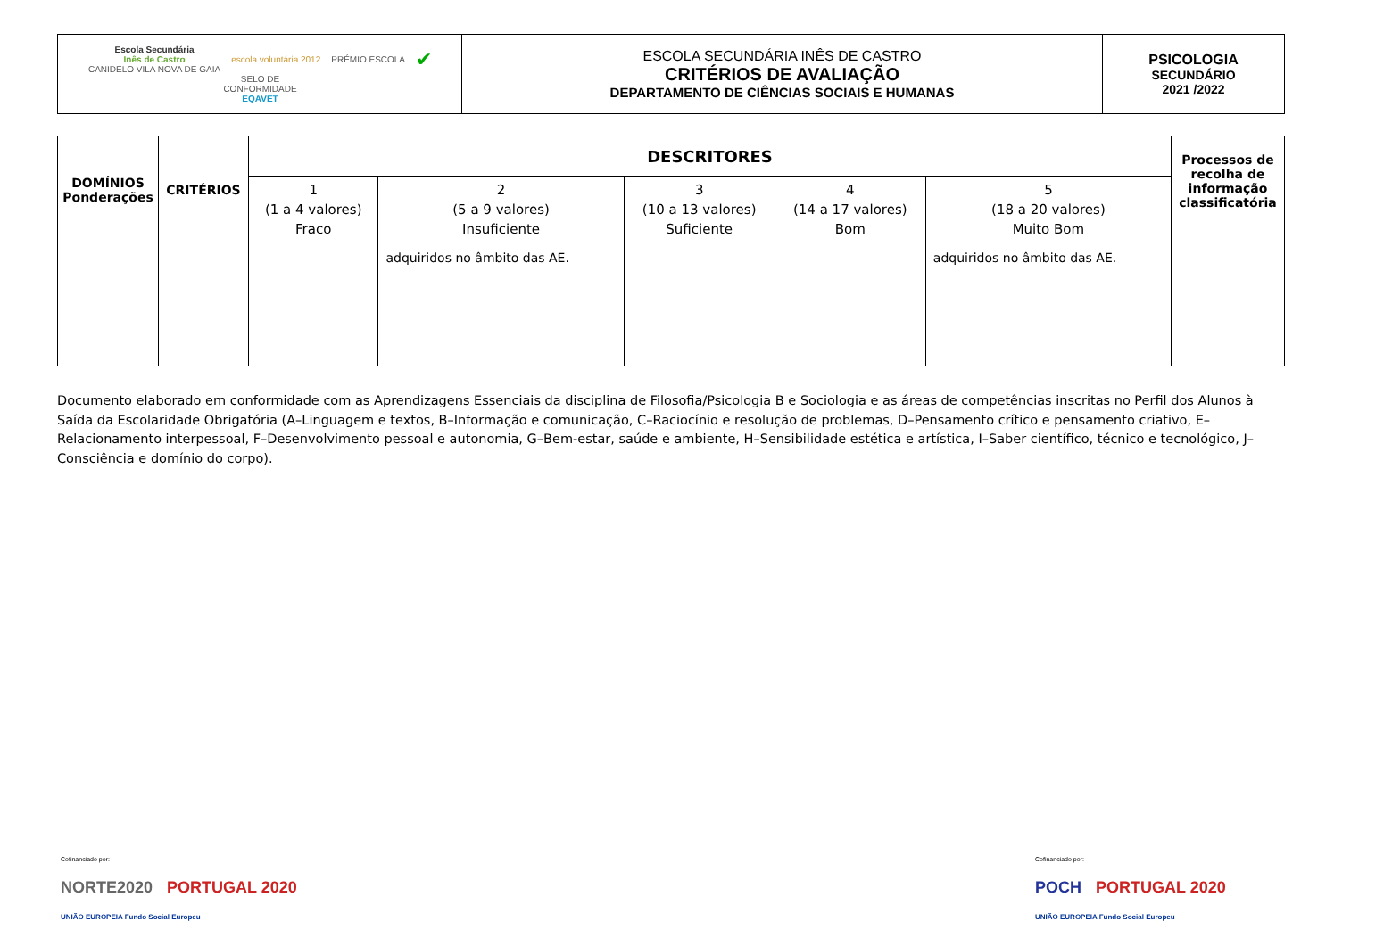| Escola Secundária Inês de Castro CANIDELO VILA NOVA DE GAIA escola voluntária 2012 PRÉMIO ESCOLA ✔ SELO DE CONFORMIDADE EQAVET | ESCOLA SECUNDÁRIA INÊS DE CASTRO CRITÉRIOS DE AVALIAÇÃO DEPARTAMENTO DE CIÊNCIAS SOCIAIS E HUMANAS | PSICOLOGIA SECUNDÁRIO 2021 /2022 |
| DOMÍNIOS Ponderações | CRITÉRIOS | DESCRITORES | | | | | Processos de recolha de informação classificatória |
| --- | --- | --- | --- | --- | --- | --- | --- |
| | | 1 (1 a 4 valores) Fraco | 2 (5 a 9 valores) Insuficiente | 3 (10 a 13 valores) Suficiente | 4 (14 a 17 valores) Bom | 5 (18 a 20 valores) Muito Bom | |
| | | | adquiridos no âmbito das AE. | | | adquiridos no âmbito das AE. | |
Documento elaborado em conformidade com as Aprendizagens Essenciais da disciplina de Filosofia/Psicologia B e Sociologia e as áreas de competências inscritas no Perfil dos Alunos à Saída da Escolaridade Obrigatória (A–Linguagem e textos, B–Informação e comunicação, C–Raciocínio e resolução de problemas, D–Pensamento crítico e pensamento criativo, E–Relacionamento interpessoal, F–Desenvolvimento pessoal e autonomia, G–Bem-estar, saúde e ambiente, H–Sensibilidade estética e artística, I–Saber científico, técnico e tecnológico, J–Consciência e domínio do corpo).
Cofinanciado por:
NORTE2020 PORTUGAL 2020 UNIÃO EUROPEIA Fundo Social Europeu
Cofinanciado por:
POCH PORTUGAL 2020 UNIÃO EUROPEIA Fundo Social Europeu